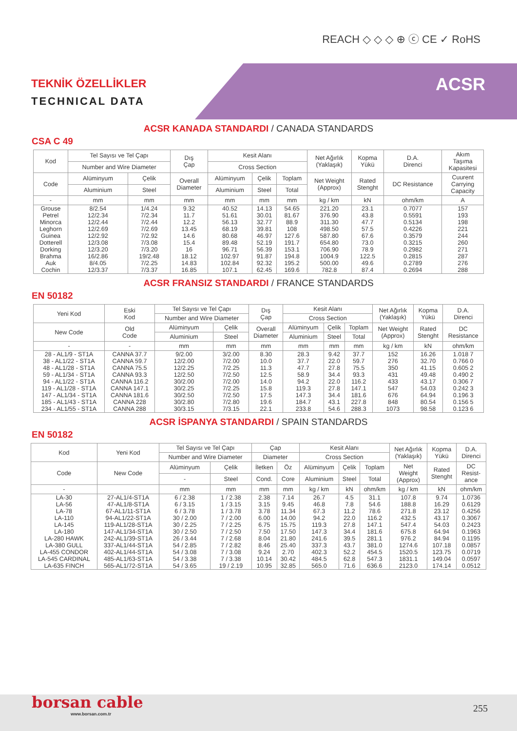REACH ◇ ◇ ◇ ⊕ ⓒ CE ✓ RoHS
TEKNİK ÖZELLİKLER
TECHNICAL DATA
ACSR
ACSR KANADA STANDARDI / CANADA STANDARDS
CSA C 49
| Kod | Tel Sayısı ve Tel Çapı | | Dış Çap | Kesit Alanı | | | Net Ağırlık (Yaklaşık) | Kopma Yükü | D.A. Direnci | Akım Taşıma Kapasitesi |
| --- | --- | --- | --- | --- | --- | --- | --- | --- | --- | --- |
| | Number and Wire Diameter | | | Cross Section | | | | | | |
| Code | Alüminyum | Çelik | Overall Diameter | Alüminyum | Çelik | Toplam | Net Weight (Approx) | Rated Stenght | DC Resistance | Cuurent Carrying Capacity |
| | Aluminium | Steel | | Aluminium | Steel | Total | | | | |
| - | mm | mm | mm | mm | mm | mm | kg / km | kN | ohm/km | A |
| Grouse | 8/2.54 | 1/4.24 | 9.32 | 40.52 | 14.13 | 54.65 | 221.20 | 23.1 | 0.7077 | 157 |
| Petrel | 12/2.34 | 7/2.34 | 11.7 | 51.61 | 30.01 | 81.67 | 376.90 | 43.8 | 0.5591 | 193 |
| Minorca | 12/2.44 | 7/2.44 | 12.2 | 56.13 | 32.77 | 88.9 | 311.30 | 47.7 | 0.5134 | 198 |
| Leghorn | 12/2.69 | 7/2.69 | 13.45 | 68.19 | 39.81 | 108 | 498.50 | 57.5 | 0.4226 | 221 |
| Guinea | 12/2.92 | 7/2.92 | 14.6 | 80.68 | 46.97 | 127.6 | 587.80 | 67.6 | 0.3579 | 244 |
| Dotterell | 12/3.08 | 7/3.08 | 15.4 | 89.48 | 52.19 | 191.7 | 654.80 | 73.0 | 0.3215 | 260 |
| Dorking | 12/3.20 | 7/3.20 | 16 | 96.71 | 56.39 | 153.1 | 706.90 | 78.9 | 0.2982 | 271 |
| Brahma | 16/2.86 | 19/2.48 | 18.12 | 102.97 | 91.87 | 194.8 | 1004.9 | 122.5 | 0.2815 | 287 |
| Auk | 8/4.05 | 7/2.25 | 14.83 | 102.84 | 92.32 | 195.2 | 500.00 | 49.6 | 0.2789 | 276 |
| Cochin | 12/3.37 | 7/3.37 | 16.85 | 107.1 | 62.45 | 169.6 | 782.8 | 87.4 | 0.2694 | 288 |
ACSR FRANSIZ STANDARDI / FRANCE STANDARDS
EN 50182
| Yeni Kod | Eski Kod | Tel Sayısı ve Tel Çapı | | Dış Çap | Kesit Alanı | | | Net Ağırlık (Yaklaşık) | Kopma Yükü | D.A. Direnci |
| --- | --- | --- | --- | --- | --- | --- | --- | --- | --- | --- |
| | | Number and Wire Diameter | | | Cross Section | | | | | |
| New Code | Old Code | Alüminyum | Çelik | Overall Diameter | Alüminyum | Çelik | Toplam | Net Weight (Approx) | Rated Stenght | DC Resistance |
| | | Aluminium | Steel | | Aluminium | Steel | Total | | | |
| - | - | mm | mm | mm | mm | mm | mm | kg / km | kN | ohm/km |
| 28 - AL1/9 - ST1A | CANNA 37.7 | 9/2.00 | 3/2.00 | 8.30 | 28.3 | 9.42 | 37.7 | 152 | 16.26 | 1.018 7 |
| 38 - AL1/22 - ST1A | CANNA 59.7 | 12/2.00 | 7/2.00 | 10.0 | 37.7 | 22.0 | 59.7 | 276 | 32.70 | 0.766 0 |
| 48 - AL1/28 - ST1A | CANNA 75.5 | 12/2.25 | 7/2.25 | 11.3 | 47.7 | 27.8 | 75.5 | 350 | 41.15 | 0.605 2 |
| 59 - AL1/34 - ST1A | CANNA 93.3 | 12/2.50 | 7/2.50 | 12.5 | 58.9 | 34.4 | 93.3 | 431 | 49.48 | 0.490 2 |
| 94 - AL1/22 - ST1A | CANNA 116.2 | 30/2.00 | 7/2.00 | 14.0 | 94.2 | 22.0 | 116.2 | 433 | 43.17 | 0.306 7 |
| 119 - AL1/28 - ST1A | CANNA 147.1 | 30/2.25 | 7/2.25 | 15.8 | 119.3 | 27.8 | 147.1 | 547 | 54.03 | 0.242 3 |
| 147 - AL1/34 - ST1A | CANNA 181.6 | 30/2.50 | 7/2.50 | 17.5 | 147.3 | 34.4 | 181.6 | 676 | 64.94 | 0.196 3 |
| 185 - AL1/43 - ST1A | CANNA 228 | 30/2.80 | 7/2.80 | 19.6 | 184.7 | 43.1 | 227.8 | 848 | 80.54 | 0.156 5 |
| 234 - AL1/55 - ST1A | CANNA 288 | 30/3.15 | 7/3.15 | 22.1 | 233.8 | 54.6 | 288.3 | 1073 | 98.58 | 0.123 6 |
ACSR İSPANYA STANDARDI / SPAIN STANDARDS
EN 50182
| Kod | Yeni Kod | Tel Sayısı ve Tel Çapı | | Çap | | Kesit Alanı | | | Net Ağırlık (Yaklaşık) | Kopma Yükü | D.A. Direnci |
| --- | --- | --- | --- | --- | --- | --- | --- | --- | --- | --- | --- |
| | | Number and Wire Diameter | | Diameter | | Cross Section | | | | | |
| Code | New Code | Alüminyum | Çelik | İletken | Öz | Alüminyum | Çelik | Toplam | Net Weight (Approx) | Rated Stenght | DC Resist- ance |
| | | - | Steel | Cond. | Core | Aluminium | Steel | Total | | | |
| - | | mm | mm | mm | mm | kg / km | kN | ohm/km | kg / km | kN | ohm/km |
| LA-30 | 27-AL1/4-ST1A | 6 / 2.38 | 1 / 2.38 | 2.38 | 7.14 | 26.7 | 4.5 | 31.1 | 107.8 | 9.74 | 1.0736 |
| LA-56 | 47-AL1/8-ST1A | 6 / 3.15 | 1 / 3.15 | 3.15 | 9.45 | 46.8 | 7.8 | 54.6 | 188.8 | 16.29 | 0.6129 |
| LA-78 | 67-AL1/11-ST1A | 6 / 3.78 | 1 / 3.78 | 3.78 | 11.34 | 67.3 | 11.2 | 78.6 | 271.8 | 23.12 | 0.4256 |
| LA-110 | 94-AL1/22-ST1A | 30 / 2.00 | 7 / 2.00 | 6.00 | 14.00 | 94.2 | 22.0 | 116.2 | 432.5 | 43.17 | 0.3067 |
| LA-145 | 119-AL1/28-ST1A | 30 / 2.25 | 7 / 2.25 | 6.75 | 15.75 | 119.3 | 27.8 | 147.1 | 547.4 | 54.03 | 0.2423 |
| LA-180 | 147-AL1/34-ST1A | 30 / 2.50 | 7 / 2.50 | 7.50 | 17.50 | 147.3 | 34.4 | 181.6 | 675.8 | 64.94 | 0.1963 |
| LA-280 HAWK | 242-AL1/39-ST1A | 26 / 3.44 | 7 / 2.68 | 8.04 | 21.80 | 241.6 | 39.5 | 281.1 | 976.2 | 84.94 | 0.1195 |
| LA-380 GULL | 337-AL1/44-ST1A | 54 / 2.85 | 7 / 2.82 | 8.46 | 25.40 | 337.3 | 43.7 | 381.0 | 1274.6 | 107.18 | 0.0857 |
| LA-455 CONDOR | 402-AL1/44-ST1A | 54 / 3.08 | 7 / 3.08 | 9.24 | 2.70 | 402.3 | 52.2 | 454.5 | 1520.5 | 123.75 | 0.0719 |
| LA-545 CARDINAL | 485-AL1/63-ST1A | 54 / 3.38 | 7 / 3.38 | 10.14 | 30.42 | 484.5 | 62.8 | 547.3 | 1831.1 | 149.04 | 0.0597 |
| LA-635 FINCH | 565-AL1/72-ST1A | 54 / 3.65 | 19 / 2.19 | 10.95 | 32.85 | 565.0 | 71.6 | 636.6 | 2123.0 | 174.14 | 0.0512 |
borsan cable
www.borsan.com.tr
255